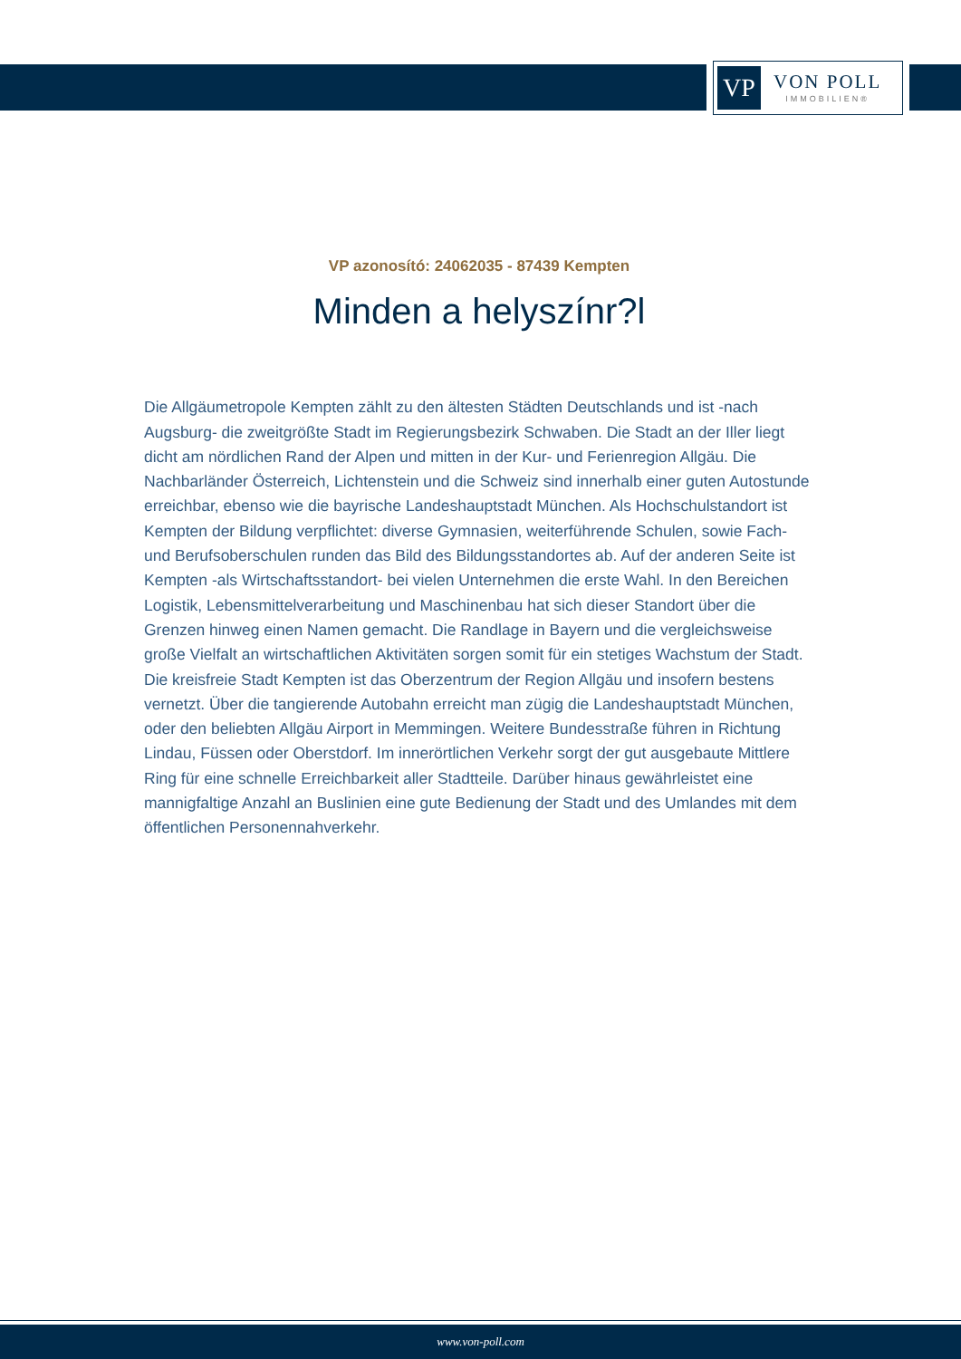VP
VON POLL
IMMOBILIEN®
VP azonosító: 24062035 - 87439 Kempten
Minden a helyszínr?l
Die Allgäumetropole Kempten zählt zu den ältesten Städten Deutschlands und ist -nach Augsburg- die zweitgrößte Stadt im Regierungsbezirk Schwaben. Die Stadt an der Iller liegt dicht am nördlichen Rand der Alpen und mitten in der Kur- und Ferienregion Allgäu. Die Nachbarländer Österreich, Lichtenstein und die Schweiz sind innerhalb einer guten Autostunde erreichbar, ebenso wie die bayrische Landeshauptstadt München. Als Hochschulstandort ist Kempten der Bildung verpflichtet: diverse Gymnasien, weiterführende Schulen, sowie Fach- und Berufsoberschulen runden das Bild des Bildungsstandortes ab. Auf der anderen Seite ist Kempten -als Wirtschaftsstandort- bei vielen Unternehmen die erste Wahl. In den Bereichen Logistik, Lebensmittelverarbeitung und Maschinenbau hat sich dieser Standort über die Grenzen hinweg einen Namen gemacht. Die Randlage in Bayern und die vergleichsweise große Vielfalt an wirtschaftlichen Aktivitäten sorgen somit für ein stetiges Wachstum der Stadt. Die kreisfreie Stadt Kempten ist das Oberzentrum der Region Allgäu und insofern bestens vernetzt. Über die tangierende Autobahn erreicht man zügig die Landeshauptstadt München, oder den beliebten Allgäu Airport in Memmingen. Weitere Bundesstraße führen in Richtung Lindau, Füssen oder Oberstdorf. Im innerörtlichen Verkehr sorgt der gut ausgebaute Mittlere Ring für eine schnelle Erreichbarkeit aller Stadtteile. Darüber hinaus gewährleistet eine mannigfaltige Anzahl an Buslinien eine gute Bedienung der Stadt und des Umlandes mit dem öffentlichen Personennahverkehr.
www.von-poll.com